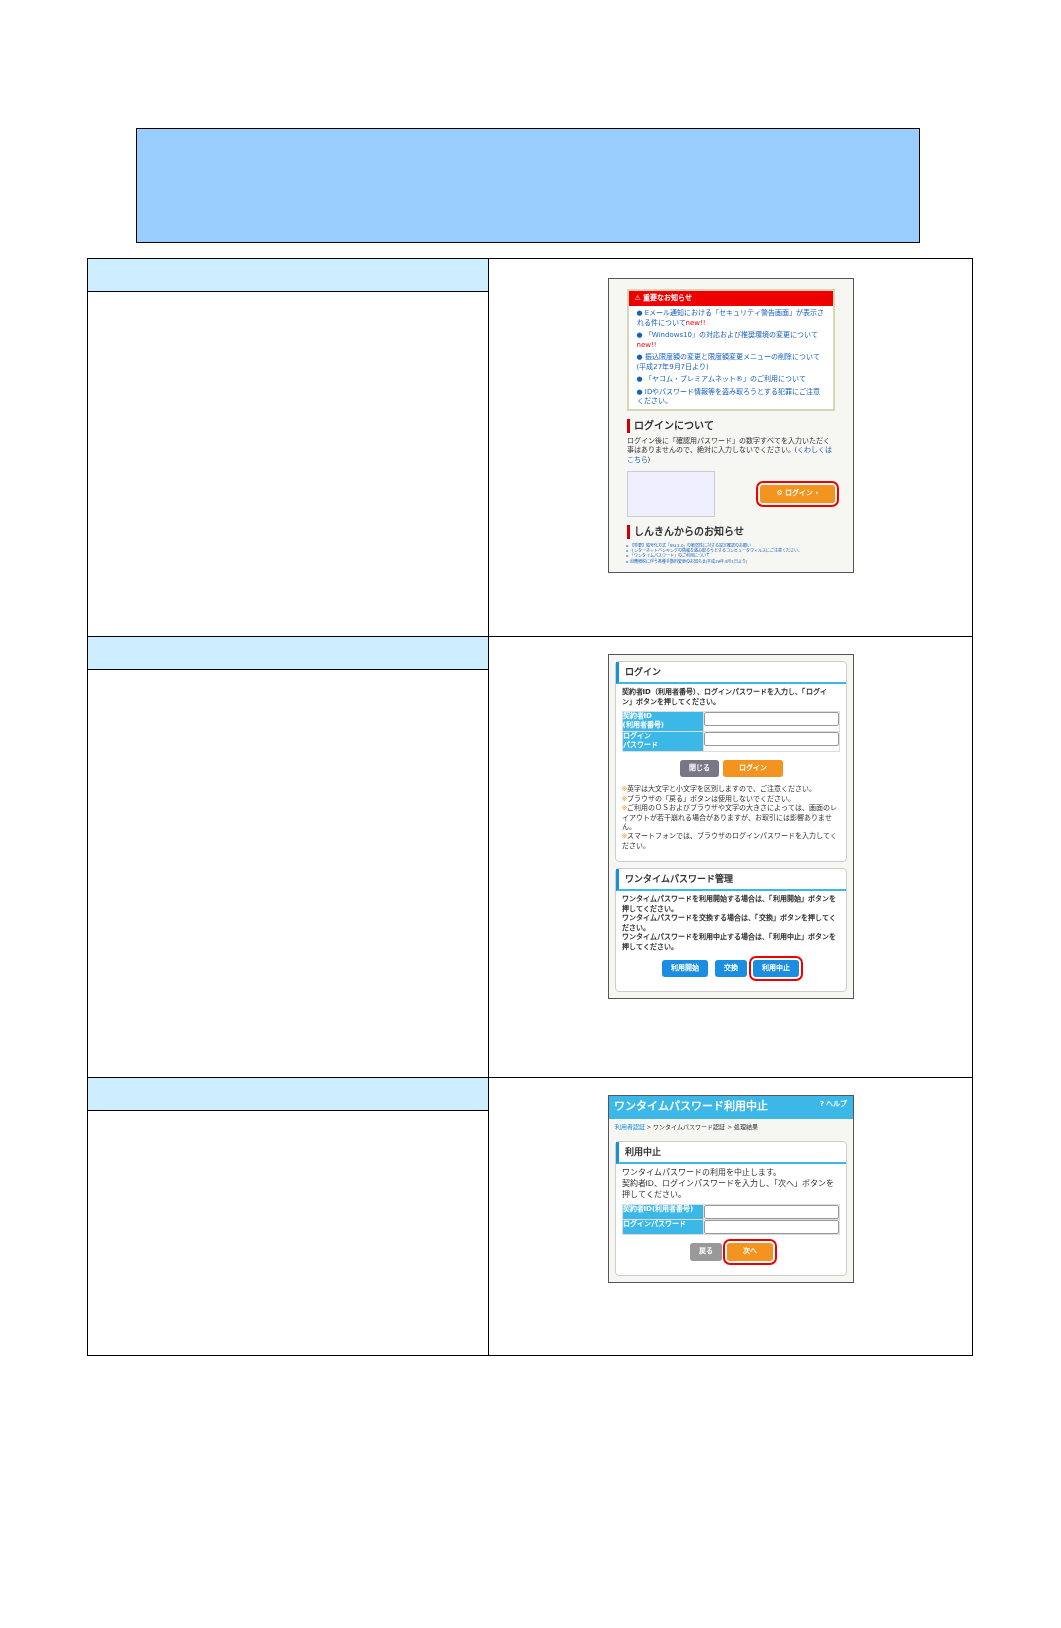| | ⚠ 重要なお知らせ ● Eメール通知における「セキュリティ警告画面」が表示される件について new!! ● 「Windows10」の対応および推奨環境の変更について new!! ● 振込限度額の変更と限度額変更メニューの削除について(平成27年9月7日より) ● 「ヤコム・プレミアムネット®」のご利用について ● IDやパスワード情報等を盗み取ろうとする犯罪にご注意ください。 ログインについて ログイン後に「確認用パスワード」の数字すべてを入力いただく事はありませんので、絶対に入力しないでください。( くわしくはこちら ) ⚙ ログイン › しんきんからのお知らせ ▸ 【重要】暗号化方式「SSL3.0」の脆弱性に対する設定確認のお願い ▸ インターネットバンキングの情報を盗み取ろうとするコンピュータウィルスにご注意ください。 ▸ 「ワンタイムパスワード」のご利用について ▸ 消費増税に伴う各種手数料変更のお知らせ(平成26年4月1日より) |
| | ログイン 契約者ID（利用者番号）、ログインパスワードを入力し、「ログイン」ボタンを押してください。 / 契約者ID (利用者番号) / / / ログイン パスワード / / 閉じる ログイン ※ 英字は大文字と小文字を区別しますので、ご注意ください。 ※ ブラウザの「戻る」ボタンは使用しないでください。 ※ ご利用のＯＳおよびブラウザや文字の大きさによっては、画面のレイアウトが若干崩れる場合がありますが、お取引には影響ありません。 ※ スマートフォンでは、ブラウザのログインパスワードを入力してください。 ワンタイムパスワード管理 ワンタイムパスワードを利用開始する場合は、「利用開始」ボタンを押してください。 ワンタイムパスワードを交換する場合は、「交換」ボタンを押してください。 ワンタイムパスワードを利用中止する場合は、「利用中止」ボタンを押してください。 利用開始 交換 利用中止 |
| | ワンタイムパスワード利用中止 ? ヘルプ 利用者認証 > ワンタイムパスワード認証 > 処理結果 利用中止 ワンタイムパスワードの利用を中止します。 契約者ID、ログインパスワードを入力し、「次へ」ボタンを押してください。 / 契約者ID(利用者番号) / / / ログインパスワード / / 戻る 次へ |